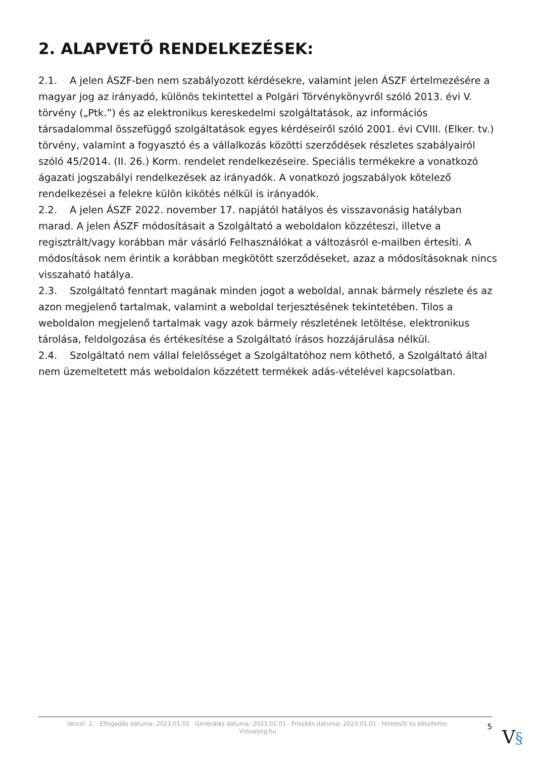2. ALAPVETŐ RENDELKEZÉSEK:
2.1. A jelen ÁSZF-ben nem szabályozott kérdésekre, valamint jelen ÁSZF értelmezésére a magyar jog az irányadó, különös tekintettel a Polgári Törvénykönyvről szóló 2013. évi V. törvény („Ptk.”) és az elektronikus kereskedelmi szolgáltatások, az információs társadalommal összefüggő szolgáltatások egyes kérdéseiről szóló 2001. évi CVIII. (Elker. tv.) törvény, valamint a fogyasztó és a vállalkozás közötti szerződések részletes szabályairól szóló 45/2014. (II. 26.) Korm. rendelet rendelkezéseire. Speciális termékekre a vonatkozó ágazati jogszabályi rendelkezések az irányadók. A vonatkozó jogszabályok kötelező rendelkezései a felekre külön kikötés nélkül is irányadók.
2.2. A jelen ÁSZF 2022. november 17. napjától hatályos és visszavonásig hatályban marad. A jelen ÁSZF módosításait a Szolgáltató a weboldalon közzéteszi, illetve a regisztrált/vagy korábban már vásárló Felhasználókat a változásról e-mailben értesíti. A módosítások nem érintik a korábban megkötött szerződéseket, azaz a módosításoknak nincs visszaható hatálya.
2.3. Szolgáltató fenntart magának minden jogot a weboldal, annak bármely részlete és az azon megjelenő tartalmak, valamint a weboldal terjesztésének tekintetében. Tilos a weboldalon megjelenő tartalmak vagy azok bármely részletének letöltése, elektronikus tárolása, feldolgozása és értékesítése a Szolgáltató írásos hozzájárulása nélkül.
2.4. Szolgáltató nem vállal felelősséget a Szolgáltatóhoz nem köthető, a Szolgáltató által nem üzemeltetett más weboldalon közzétett termékek adás-vételével kapcsolatban.
Verzió: 2. · Elfogadás dátuma: 2023.01.01 · Generálás dátuma: 2023.01.01 · Frissítés dátuma: 2023.01.01 · Hitelesíti és készítette:
Virtualjog.hu
5
V§